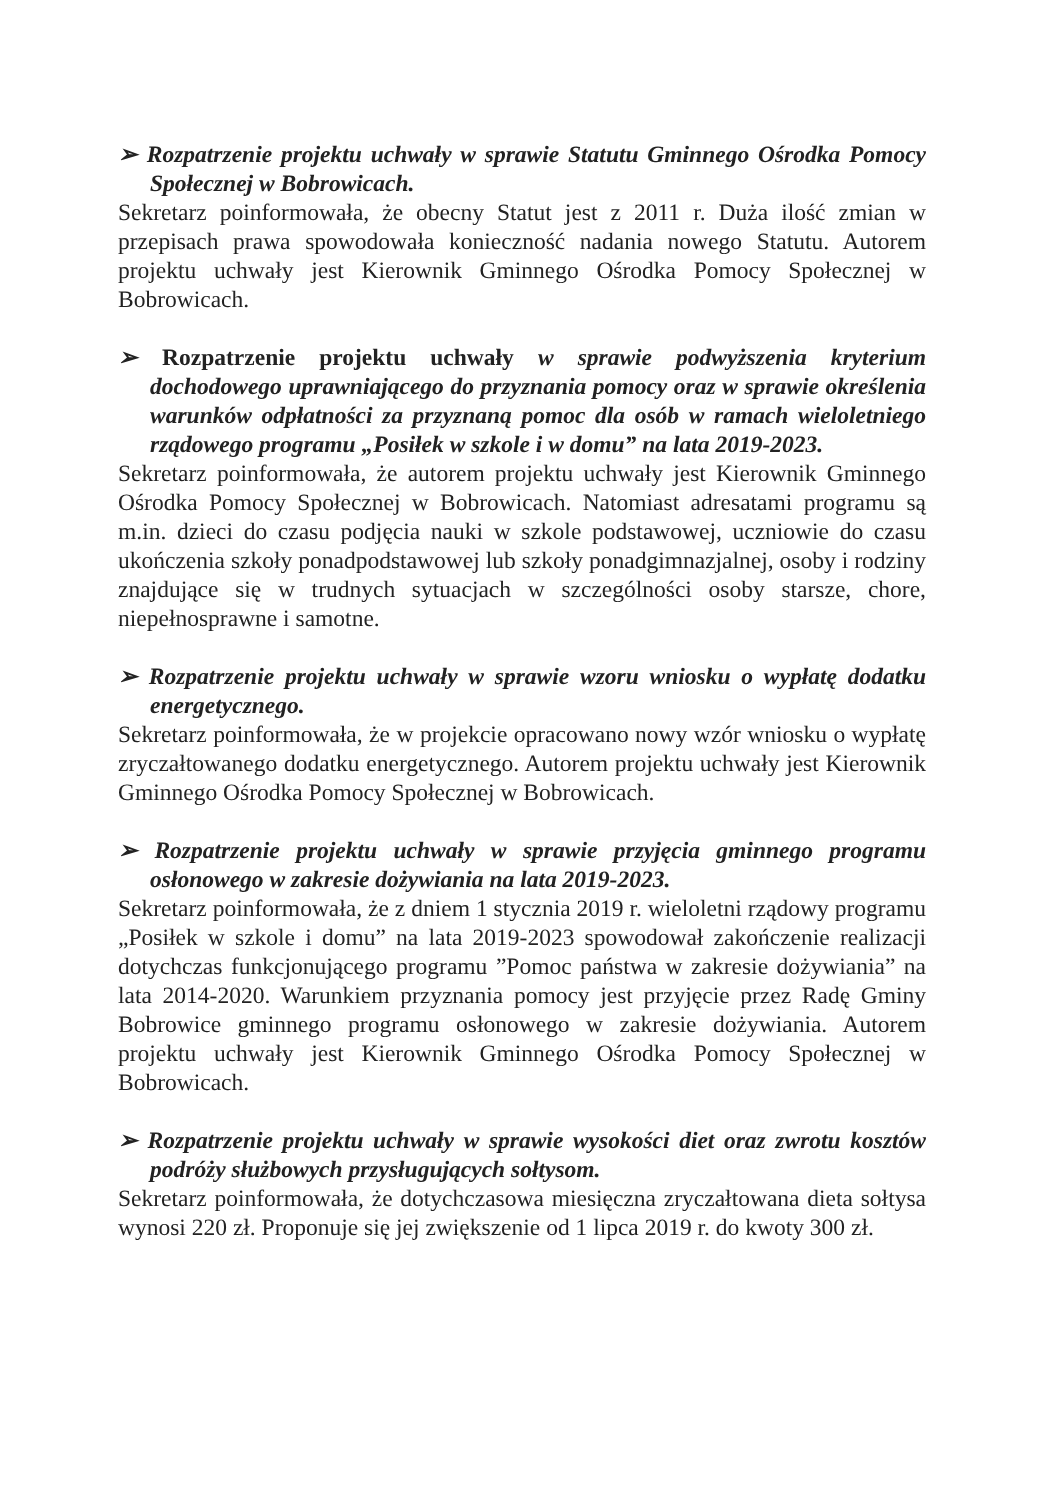➢ Rozpatrzenie projektu uchwały w sprawie Statutu Gminnego Ośrodka Pomocy Społecznej w Bobrowicach.
Sekretarz poinformowała, że obecny Statut jest z 2011 r. Duża ilość zmian w przepisach prawa spowodowała konieczność nadania nowego Statutu. Autorem projektu uchwały jest Kierownik Gminnego Ośrodka Pomocy Społecznej w Bobrowicach.
➢ Rozpatrzenie projektu uchwały w sprawie podwyższenia kryterium dochodowego uprawniającego do przyznania pomocy oraz w sprawie określenia warunków odpłatności za przyznaną pomoc dla osób w ramach wieloletniego rządowego programu „Posiłek w szkole i w domu” na lata 2019-2023.
Sekretarz poinformowała, że autorem projektu uchwały jest Kierownik Gminnego Ośrodka Pomocy Społecznej w Bobrowicach. Natomiast adresatami programu są m.in. dzieci do czasu podjęcia nauki w szkole podstawowej, uczniowie do czasu ukończenia szkoły ponadpodstawowej lub szkoły ponadgimnazjalnej, osoby i rodziny znajdujące się w trudnych sytuacjach w szczególności osoby starsze, chore, niepełnosprawne i samotne.
➢ Rozpatrzenie projektu uchwały w sprawie wzoru wniosku o wypłatę dodatku energetycznego.
Sekretarz poinformowała, że w projekcie opracowano nowy wzór wniosku o wypłatę zryczałtowanego dodatku energetycznego. Autorem projektu uchwały jest Kierownik Gminnego Ośrodka Pomocy Społecznej w Bobrowicach.
➢ Rozpatrzenie projektu uchwały w sprawie przyjęcia gminnego programu osłonowego w zakresie dożywiania na lata 2019-2023.
Sekretarz poinformowała, że z dniem 1 stycznia 2019 r. wieloletni rządowy programu „Posiłek w szkole i domu” na lata 2019-2023 spowodował zakończenie realizacji dotychczas funkcjonującego programu ”Pomoc państwa w zakresie dożywiania” na lata 2014-2020. Warunkiem przyznania pomocy jest przyjęcie przez Radę Gminy Bobrowice gminnego programu osłonowego w zakresie dożywiania. Autorem projektu uchwały jest Kierownik Gminnego Ośrodka Pomocy Społecznej w Bobrowicach.
➢ Rozpatrzenie projektu uchwały w sprawie wysokości diet oraz zwrotu kosztów podróży służbowych przysługujących sołtysom.
Sekretarz poinformowała, że dotychczasowa miesięczna zryczałtowana dieta sołtysa wynosi 220 zł. Proponuje się jej zwiększenie od 1 lipca 2019 r. do kwoty 300 zł.